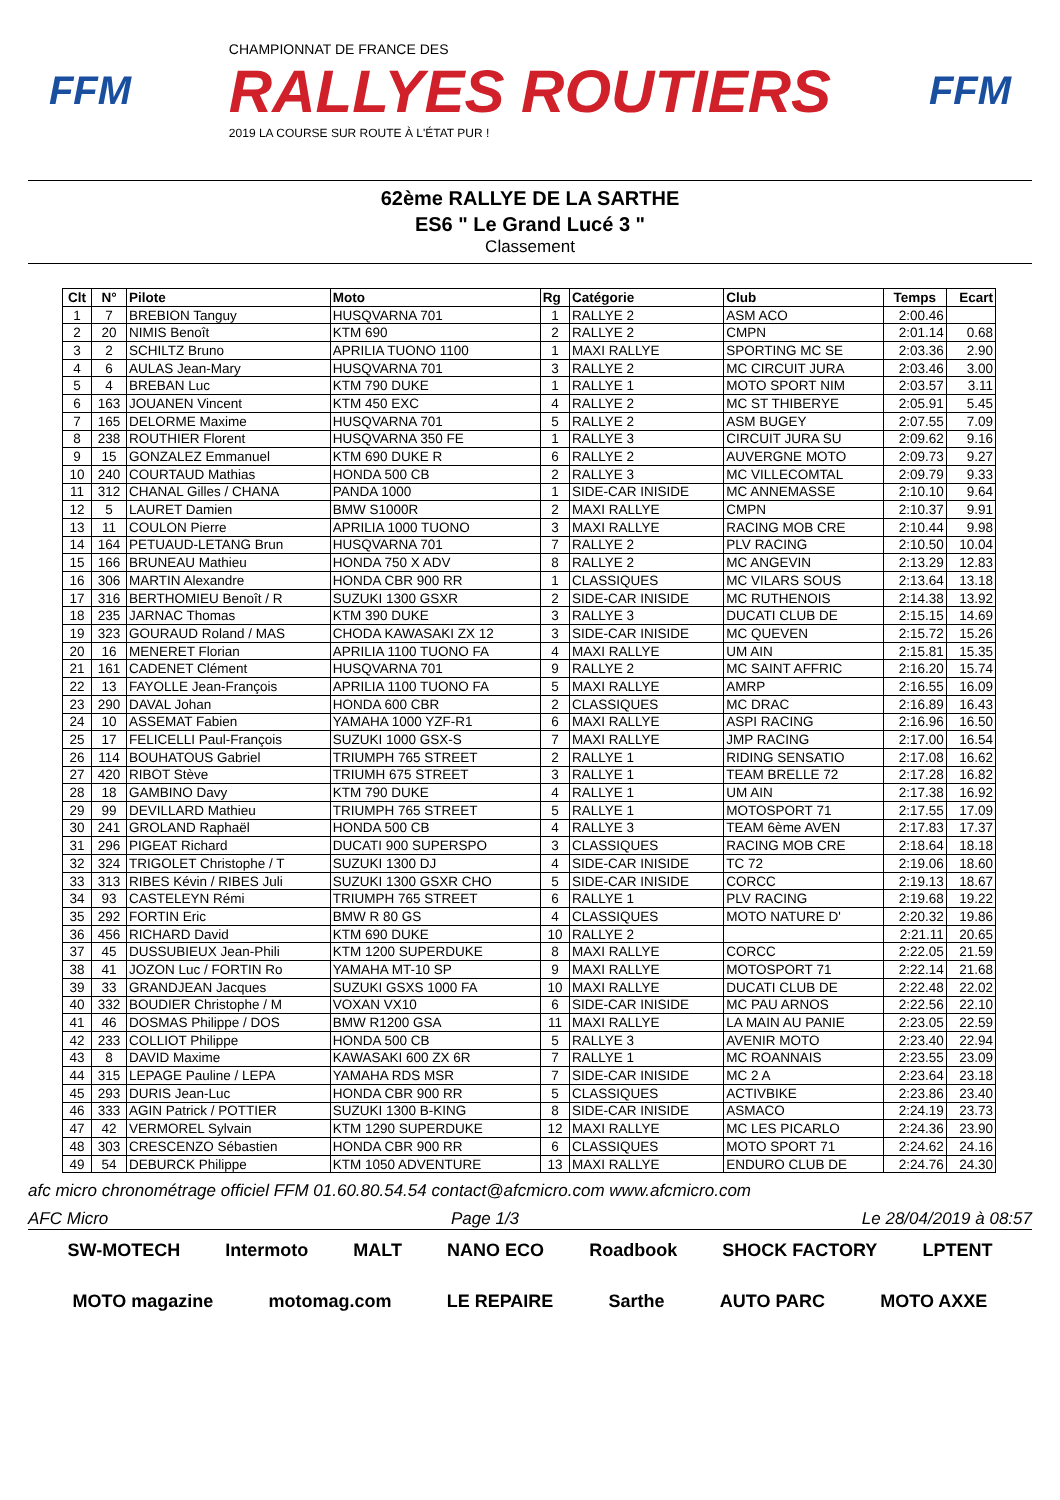FFM
CHAMPIONNAT DE FRANCE DES
RALLYES ROUTIERS
2019 LA COURSE SUR ROUTE À L'ÉTAT PUR !
FFM
62ème RALLYE DE LA SARTHE
ES6 " Le Grand Lucé 3 "
Classement
| Clt | N° | Pilote | Moto | Rg | Catégorie | Club | Temps | Ecart |
| --- | --- | --- | --- | --- | --- | --- | --- | --- |
| 1 | 7 | BREBION Tanguy | HUSQVARNA 701 | 1 | RALLYE 2 | ASM ACO | 2:00.46 | |
| 2 | 20 | NIMIS Benoît | KTM 690 | 2 | RALLYE 2 | CMPN | 2:01.14 | 0.68 |
| 3 | 2 | SCHILTZ Bruno | APRILIA TUONO 1100 | 1 | MAXI RALLYE | SPORTING MC SE | 2:03.36 | 2.90 |
| 4 | 6 | AULAS Jean-Mary | HUSQVARNA 701 | 3 | RALLYE 2 | MC CIRCUIT JURA | 2:03.46 | 3.00 |
| 5 | 4 | BREBAN Luc | KTM 790 DUKE | 1 | RALLYE 1 | MOTO SPORT NIM | 2:03.57 | 3.11 |
| 6 | 163 | JOUANEN Vincent | KTM 450 EXC | 4 | RALLYE 2 | MC ST THIBERYE | 2:05.91 | 5.45 |
| 7 | 165 | DELORME Maxime | HUSQVARNA 701 | 5 | RALLYE 2 | ASM BUGEY | 2:07.55 | 7.09 |
| 8 | 238 | ROUTHIER Florent | HUSQVARNA 350 FE | 1 | RALLYE 3 | CIRCUIT JURA SU | 2:09.62 | 9.16 |
| 9 | 15 | GONZALEZ Emmanuel | KTM 690 DUKE R | 6 | RALLYE 2 | AUVERGNE MOTO | 2:09.73 | 9.27 |
| 10 | 240 | COURTAUD Mathias | HONDA 500 CB | 2 | RALLYE 3 | MC VILLECOMTAL | 2:09.79 | 9.33 |
| 11 | 312 | CHANAL Gilles / CHANA | PANDA 1000 | 1 | SIDE-CAR INISIDE | MC ANNEMASSE | 2:10.10 | 9.64 |
| 12 | 5 | LAURET Damien | BMW S1000R | 2 | MAXI RALLYE | CMPN | 2:10.37 | 9.91 |
| 13 | 11 | COULON Pierre | APRILIA 1000 TUONO | 3 | MAXI RALLYE | RACING MOB CRE | 2:10.44 | 9.98 |
| 14 | 164 | PETUAUD-LETANG Brun | HUSQVARNA 701 | 7 | RALLYE 2 | PLV RACING | 2:10.50 | 10.04 |
| 15 | 166 | BRUNEAU Mathieu | HONDA 750 X ADV | 8 | RALLYE 2 | MC ANGEVIN | 2:13.29 | 12.83 |
| 16 | 306 | MARTIN Alexandre | HONDA CBR 900 RR | 1 | CLASSIQUES | MC VILARS SOUS | 2:13.64 | 13.18 |
| 17 | 316 | BERTHOMIEU Benoît / R | SUZUKI 1300 GSXR | 2 | SIDE-CAR INISIDE | MC RUTHENOIS | 2:14.38 | 13.92 |
| 18 | 235 | JARNAC Thomas | KTM 390 DUKE | 3 | RALLYE 3 | DUCATI CLUB DE | 2:15.15 | 14.69 |
| 19 | 323 | GOURAUD Roland / MAS | CHODA KAWASAKI ZX 12 | 3 | SIDE-CAR INISIDE | MC QUEVEN | 2:15.72 | 15.26 |
| 20 | 16 | MENERET Florian | APRILIA 1100 TUONO FA | 4 | MAXI RALLYE | UM AIN | 2:15.81 | 15.35 |
| 21 | 161 | CADENET Clément | HUSQVARNA 701 | 9 | RALLYE 2 | MC SAINT AFFRIC | 2:16.20 | 15.74 |
| 22 | 13 | FAYOLLE Jean-François | APRILIA 1100 TUONO FA | 5 | MAXI RALLYE | AMRP | 2:16.55 | 16.09 |
| 23 | 290 | DAVAL Johan | HONDA 600 CBR | 2 | CLASSIQUES | MC DRAC | 2:16.89 | 16.43 |
| 24 | 10 | ASSEMAT Fabien | YAMAHA 1000 YZF-R1 | 6 | MAXI RALLYE | ASPI RACING | 2:16.96 | 16.50 |
| 25 | 17 | FELICELLI Paul-François | SUZUKI 1000 GSX-S | 7 | MAXI RALLYE | JMP RACING | 2:17.00 | 16.54 |
| 26 | 114 | BOUHATOUS Gabriel | TRIUMPH 765 STREET | 2 | RALLYE 1 | RIDING SENSATIO | 2:17.08 | 16.62 |
| 27 | 420 | RIBOT Stève | TRIUMH 675 STREET | 3 | RALLYE 1 | TEAM BRELLE 72 | 2:17.28 | 16.82 |
| 28 | 18 | GAMBINO Davy | KTM 790 DUKE | 4 | RALLYE 1 | UM AIN | 2:17.38 | 16.92 |
| 29 | 99 | DEVILLARD Mathieu | TRIUMPH 765 STREET | 5 | RALLYE 1 | MOTOSPORT 71 | 2:17.55 | 17.09 |
| 30 | 241 | GROLAND Raphaël | HONDA 500 CB | 4 | RALLYE 3 | TEAM 6ème AVEN | 2:17.83 | 17.37 |
| 31 | 296 | PIGEAT Richard | DUCATI 900 SUPERSPO | 3 | CLASSIQUES | RACING MOB CRE | 2:18.64 | 18.18 |
| 32 | 324 | TRIGOLET Christophe / T | SUZUKI 1300 DJ | 4 | SIDE-CAR INISIDE | TC 72 | 2:19.06 | 18.60 |
| 33 | 313 | RIBES Kévin / RIBES Juli | SUZUKI 1300 GSXR CHO | 5 | SIDE-CAR INISIDE | CORCC | 2:19.13 | 18.67 |
| 34 | 93 | CASTELEYN Rémi | TRIUMPH 765 STREET | 6 | RALLYE 1 | PLV RACING | 2:19.68 | 19.22 |
| 35 | 292 | FORTIN Eric | BMW R 80 GS | 4 | CLASSIQUES | MOTO NATURE D' | 2:20.32 | 19.86 |
| 36 | 456 | RICHARD David | KTM 690 DUKE | 10 | RALLYE 2 | | 2:21.11 | 20.65 |
| 37 | 45 | DUSSUBIEUX Jean-Phili | KTM 1200 SUPERDUKE | 8 | MAXI RALLYE | CORCC | 2:22.05 | 21.59 |
| 38 | 41 | JOZON Luc / FORTIN Ro | YAMAHA MT-10 SP | 9 | MAXI RALLYE | MOTOSPORT 71 | 2:22.14 | 21.68 |
| 39 | 33 | GRANDJEAN Jacques | SUZUKI GSXS 1000 FA | 10 | MAXI RALLYE | DUCATI CLUB DE | 2:22.48 | 22.02 |
| 40 | 332 | BOUDIER Christophe / M | VOXAN VX10 | 6 | SIDE-CAR INISIDE | MC PAU ARNOS | 2:22.56 | 22.10 |
| 41 | 46 | DOSMAS Philippe / DOS | BMW R1200 GSA | 11 | MAXI RALLYE | LA MAIN AU PANIE | 2:23.05 | 22.59 |
| 42 | 233 | COLLIOT Philippe | HONDA 500 CB | 5 | RALLYE 3 | AVENIR MOTO | 2:23.40 | 22.94 |
| 43 | 8 | DAVID Maxime | KAWASAKI 600 ZX 6R | 7 | RALLYE 1 | MC ROANNAIS | 2:23.55 | 23.09 |
| 44 | 315 | LEPAGE Pauline / LEPA | YAMAHA RDS MSR | 7 | SIDE-CAR INISIDE | MC 2 A | 2:23.64 | 23.18 |
| 45 | 293 | DURIS Jean-Luc | HONDA CBR 900 RR | 5 | CLASSIQUES | ACTIVBIKE | 2:23.86 | 23.40 |
| 46 | 333 | AGIN Patrick / POTTIER | SUZUKI 1300 B-KING | 8 | SIDE-CAR INISIDE | ASMACO | 2:24.19 | 23.73 |
| 47 | 42 | VERMOREL Sylvain | KTM 1290 SUPERDUKE | 12 | MAXI RALLYE | MC LES PICARLO | 2:24.36 | 23.90 |
| 48 | 303 | CRESCENZO Sébastien | HONDA CBR 900 RR | 6 | CLASSIQUES | MOTO SPORT 71 | 2:24.62 | 24.16 |
| 49 | 54 | DEBURCK Philippe | KTM 1050 ADVENTURE | 13 | MAXI RALLYE | ENDURO CLUB DE | 2:24.76 | 24.30 |
afc micro chronométrage officiel FFM 01.60.80.54.54 contact@afcmicro.com www.afcmicro.com
AFC Micro Page 1/3 Le 28/04/2019 à 08:57
SW-MOTECH Intermoto MALT NANO ECO Roadbook SHOCK FACTORY LPTENT MOTO magazine motomag.com LE REPAIRE Sarthe AUTO PARC MOTO AXXE